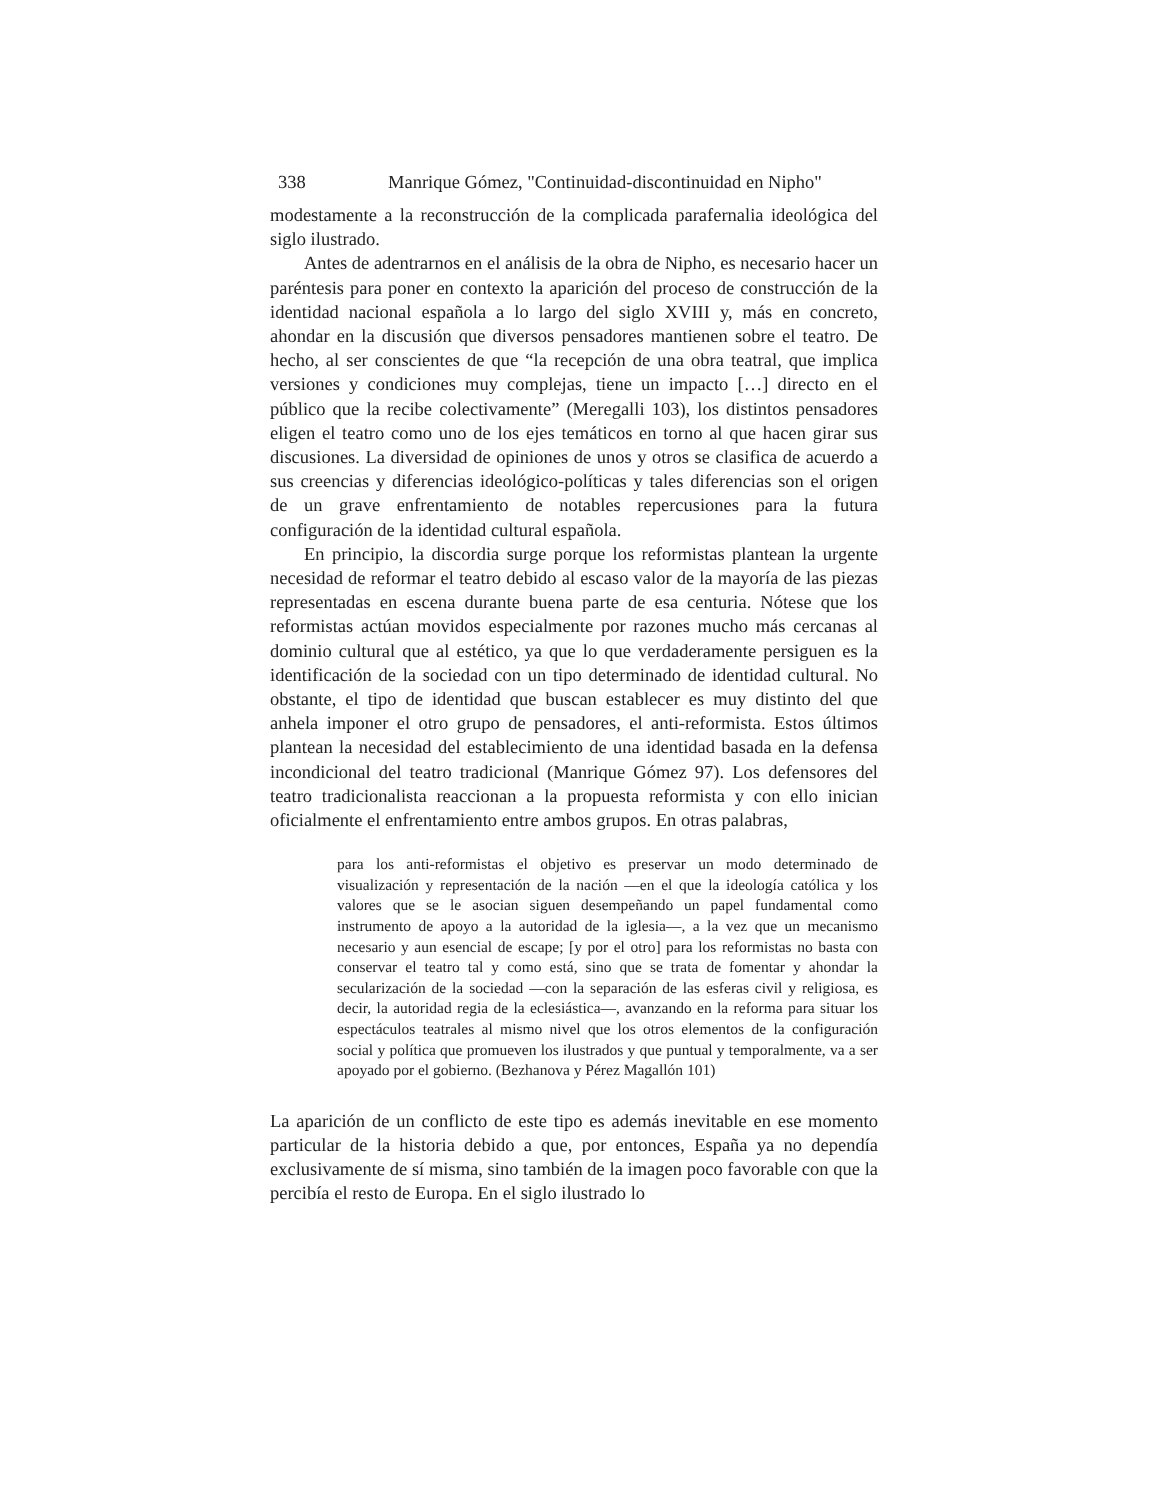338 Manrique Gómez, "Continuidad-discontinuidad en Nipho"
modestamente a la reconstrucción de la complicada parafernalia ideológica del siglo ilustrado.
Antes de adentrarnos en el análisis de la obra de Nipho, es necesario hacer un paréntesis para poner en contexto la aparición del proceso de construcción de la identidad nacional española a lo largo del siglo XVIII y, más en concreto, ahondar en la discusión que diversos pensadores mantienen sobre el teatro. De hecho, al ser conscientes de que “la recepción de una obra teatral, que implica versiones y condiciones muy complejas, tiene un impacto […] directo en el público que la recibe colectivamente” (Meregalli 103), los distintos pensadores eligen el teatro como uno de los ejes temáticos en torno al que hacen girar sus discusiones. La diversidad de opiniones de unos y otros se clasifica de acuerdo a sus creencias y diferencias ideológico-políticas y tales diferencias son el origen de un grave enfrentamiento de notables repercusiones para la futura configuración de la identidad cultural española.
En principio, la discordia surge porque los reformistas plantean la urgente necesidad de reformar el teatro debido al escaso valor de la mayoría de las piezas representadas en escena durante buena parte de esa centuria. Nótese que los reformistas actúan movidos especialmente por razones mucho más cercanas al dominio cultural que al estético, ya que lo que verdaderamente persiguen es la identificación de la sociedad con un tipo determinado de identidad cultural. No obstante, el tipo de identidad que buscan establecer es muy distinto del que anhela imponer el otro grupo de pensadores, el anti-reformista. Estos últimos plantean la necesidad del establecimiento de una identidad basada en la defensa incondicional del teatro tradicional (Manrique Gómez 97). Los defensores del teatro tradicionalista reaccionan a la propuesta reformista y con ello inician oficialmente el enfrentamiento entre ambos grupos. En otras palabras,
para los anti-reformistas el objetivo es preservar un modo determinado de visualización y representación de la nación —en el que la ideología católica y los valores que se le asocian siguen desempeñando un papel fundamental como instrumento de apoyo a la autoridad de la iglesia—, a la vez que un mecanismo necesario y aun esencial de escape; [y por el otro] para los reformistas no basta con conservar el teatro tal y como está, sino que se trata de fomentar y ahondar la secularización de la sociedad —con la separación de las esferas civil y religiosa, es decir, la autoridad regia de la eclesiástica—, avanzando en la reforma para situar los espectáculos teatrales al mismo nivel que los otros elementos de la configuración social y política que promueven los ilustrados y que puntual y temporalmente, va a ser apoyado por el gobierno. (Bezhanova y Pérez Magallón 101)
La aparición de un conflicto de este tipo es además inevitable en ese momento particular de la historia debido a que, por entonces, España ya no dependía exclusivamente de sí misma, sino también de la imagen poco favorable con que la percibía el resto de Europa. En el siglo ilustrado lo